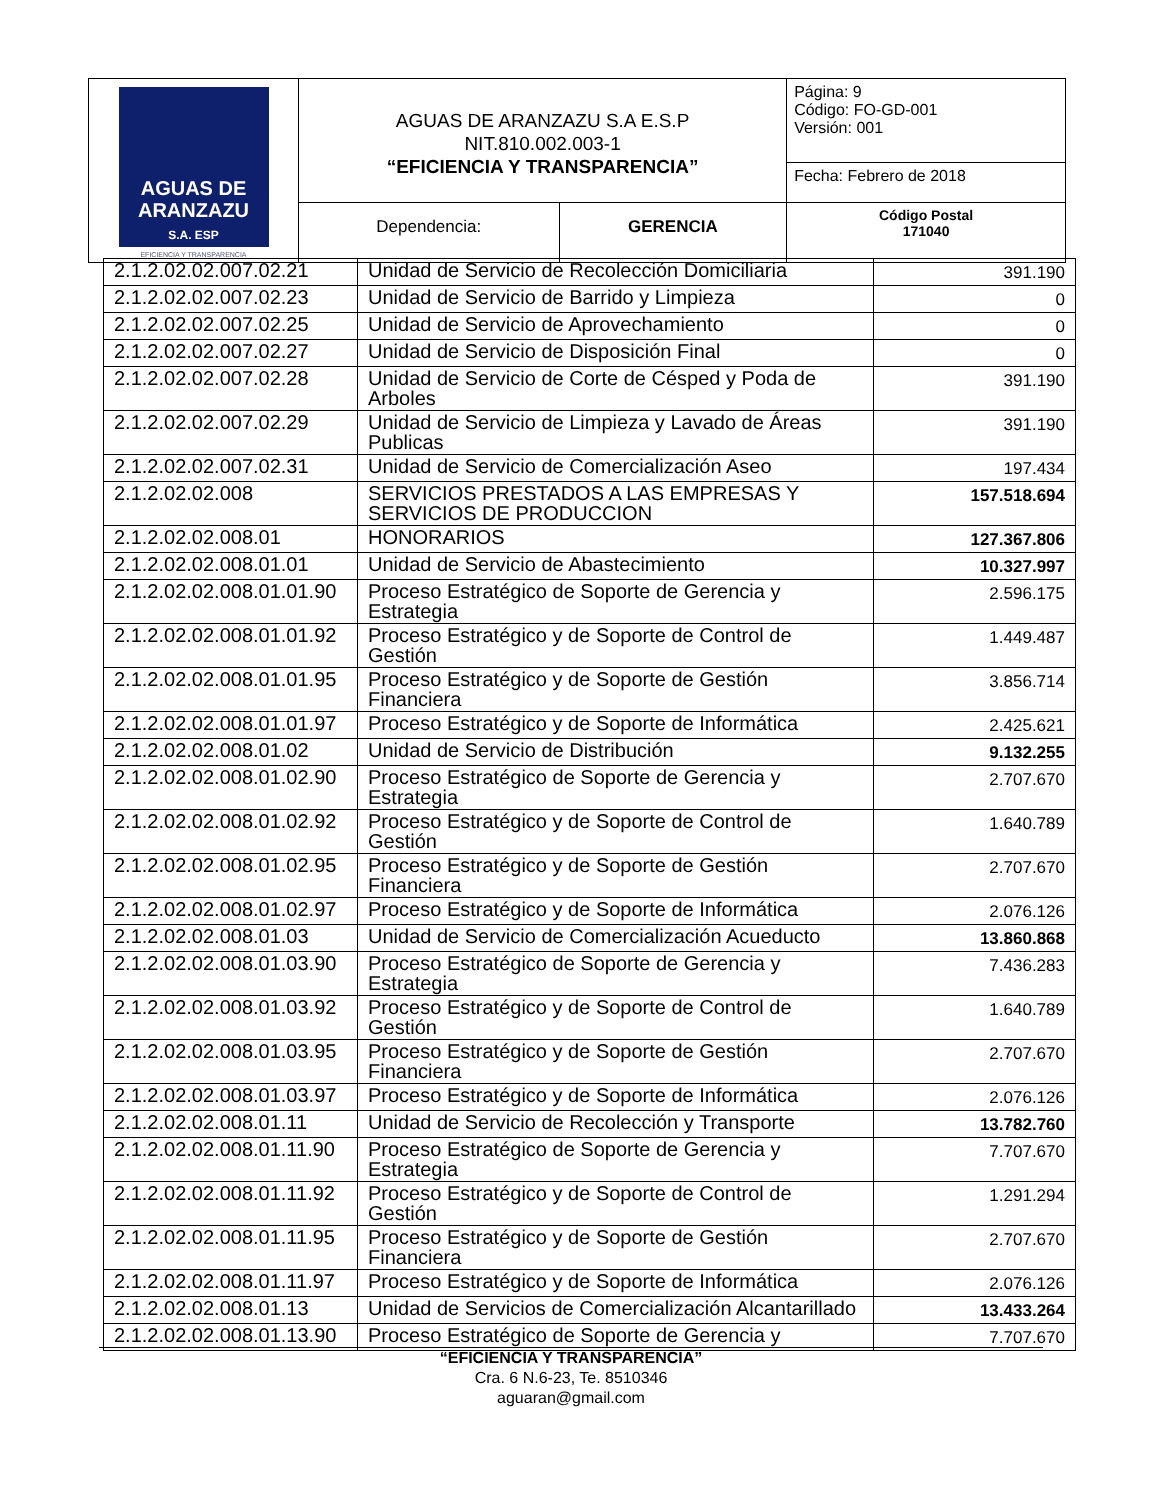| AGUAS DE ARANZAZU S.A. ESP EFICIENCIA Y TRANSPARENCIA | AGUAS DE ARANZAZU S.A E.S.P NIT.810.002.003-1 “EFICIENCIA Y TRANSPARENCIA” | | Página: 9 Código: FO-GD-001 Versión: 001 |
| | | | Fecha: Febrero de 2018 |
| | Dependencia: | GERENCIA | Código Postal 171040 |
| 2.1.2.02.02.007.02.21 | Unidad de Servicio de Recolección Domiciliaria | 391.190 |
| 2.1.2.02.02.007.02.23 | Unidad de Servicio de Barrido y Limpieza | 0 |
| 2.1.2.02.02.007.02.25 | Unidad de Servicio de Aprovechamiento | 0 |
| 2.1.2.02.02.007.02.27 | Unidad de Servicio de Disposición Final | 0 |
| 2.1.2.02.02.007.02.28 | Unidad de Servicio de Corte de Césped y Poda de Arboles | 391.190 |
| 2.1.2.02.02.007.02.29 | Unidad de Servicio de Limpieza y Lavado de Áreas Publicas | 391.190 |
| 2.1.2.02.02.007.02.31 | Unidad de Servicio de Comercialización Aseo | 197.434 |
| 2.1.2.02.02.008 | SERVICIOS PRESTADOS A LAS EMPRESAS Y SERVICIOS DE PRODUCCION | 157.518.694 |
| 2.1.2.02.02.008.01 | HONORARIOS | 127.367.806 |
| 2.1.2.02.02.008.01.01 | Unidad de Servicio de Abastecimiento | 10.327.997 |
| 2.1.2.02.02.008.01.01.90 | Proceso Estratégico de Soporte de Gerencia y Estrategia | 2.596.175 |
| 2.1.2.02.02.008.01.01.92 | Proceso Estratégico y de Soporte de Control de Gestión | 1.449.487 |
| 2.1.2.02.02.008.01.01.95 | Proceso Estratégico y de Soporte de Gestión Financiera | 3.856.714 |
| 2.1.2.02.02.008.01.01.97 | Proceso Estratégico y de Soporte de Informática | 2.425.621 |
| 2.1.2.02.02.008.01.02 | Unidad de Servicio de Distribución | 9.132.255 |
| 2.1.2.02.02.008.01.02.90 | Proceso Estratégico de Soporte de Gerencia y Estrategia | 2.707.670 |
| 2.1.2.02.02.008.01.02.92 | Proceso Estratégico y de Soporte de Control de Gestión | 1.640.789 |
| 2.1.2.02.02.008.01.02.95 | Proceso Estratégico y de Soporte de Gestión Financiera | 2.707.670 |
| 2.1.2.02.02.008.01.02.97 | Proceso Estratégico y de Soporte de Informática | 2.076.126 |
| 2.1.2.02.02.008.01.03 | Unidad de Servicio de Comercialización Acueducto | 13.860.868 |
| 2.1.2.02.02.008.01.03.90 | Proceso Estratégico de Soporte de Gerencia y Estrategia | 7.436.283 |
| 2.1.2.02.02.008.01.03.92 | Proceso Estratégico y de Soporte de Control de Gestión | 1.640.789 |
| 2.1.2.02.02.008.01.03.95 | Proceso Estratégico y de Soporte de Gestión Financiera | 2.707.670 |
| 2.1.2.02.02.008.01.03.97 | Proceso Estratégico y de Soporte de Informática | 2.076.126 |
| 2.1.2.02.02.008.01.11 | Unidad de Servicio de Recolección y Transporte | 13.782.760 |
| 2.1.2.02.02.008.01.11.90 | Proceso Estratégico de Soporte de Gerencia y Estrategia | 7.707.670 |
| 2.1.2.02.02.008.01.11.92 | Proceso Estratégico y de Soporte de Control de Gestión | 1.291.294 |
| 2.1.2.02.02.008.01.11.95 | Proceso Estratégico y de Soporte de Gestión Financiera | 2.707.670 |
| 2.1.2.02.02.008.01.11.97 | Proceso Estratégico y de Soporte de Informática | 2.076.126 |
| 2.1.2.02.02.008.01.13 | Unidad de Servicios de Comercialización Alcantarillado | 13.433.264 |
| 2.1.2.02.02.008.01.13.90 | Proceso Estratégico de Soporte de Gerencia y | 7.707.670 |
“EFICIENCIA Y TRANSPARENCIA”
Cra. 6 N.6-23, Te. 8510346
aguaran@gmail.com